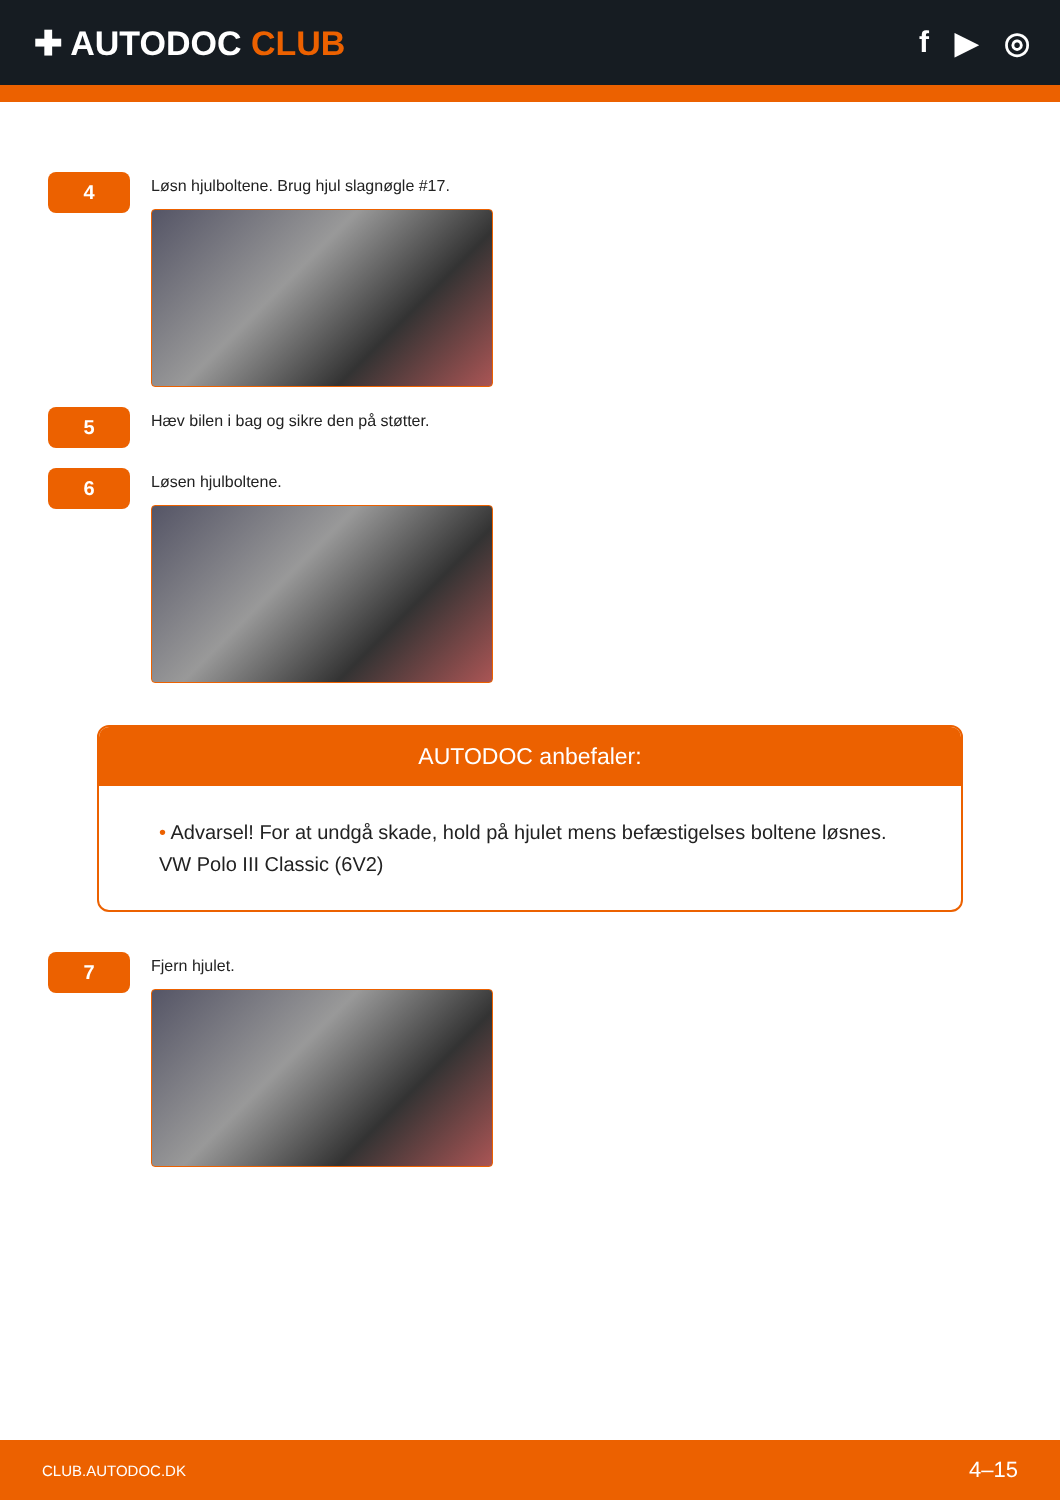✚ AUTODOC CLUB f ▶ ◎
4
Løsn hjulboltene. Brug hjul slagnøgle #17.
5
Hæv bilen i bag og sikre den på støtter.
6
Løsen hjulboltene.
AUTODOC anbefaler:
• Advarsel! For at undgå skade, hold på hjulet mens befæstigelses boltene løsnes.
VW Polo III Classic (6V2)
7
Fjern hjulet.
CLUB.AUTODOC.DK 4–15